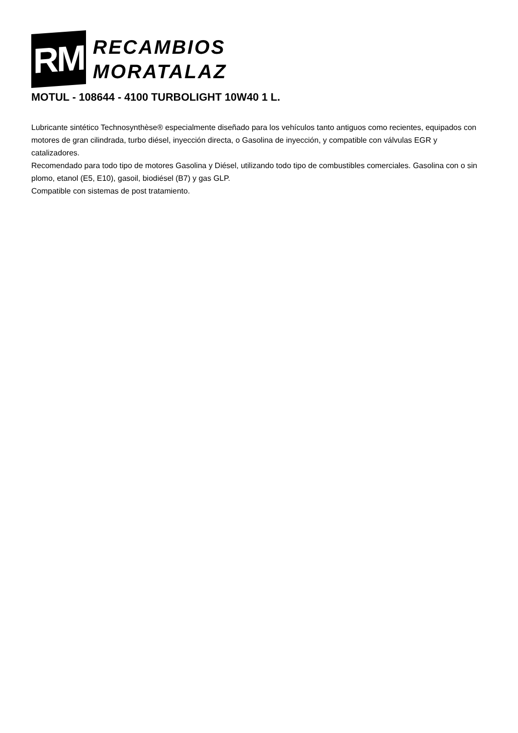RM
RECAMBIOS
MORATALAZ
MOTUL - 108644 - 4100 TURBOLIGHT 10W40 1 L.
Lubricante sintético Technosynthèse® especialmente diseñado para los vehículos tanto antiguos como recientes, equipados con motores de gran cilindrada, turbo diésel, inyección directa, o Gasolina de inyección, y compatible con válvulas EGR y catalizadores.
Recomendado para todo tipo de motores Gasolina y Diésel, utilizando todo tipo de combustibles comerciales. Gasolina con o sin plomo, etanol (E5, E10), gasoil, biodiésel (B7) y gas GLP.
Compatible con sistemas de post tratamiento.